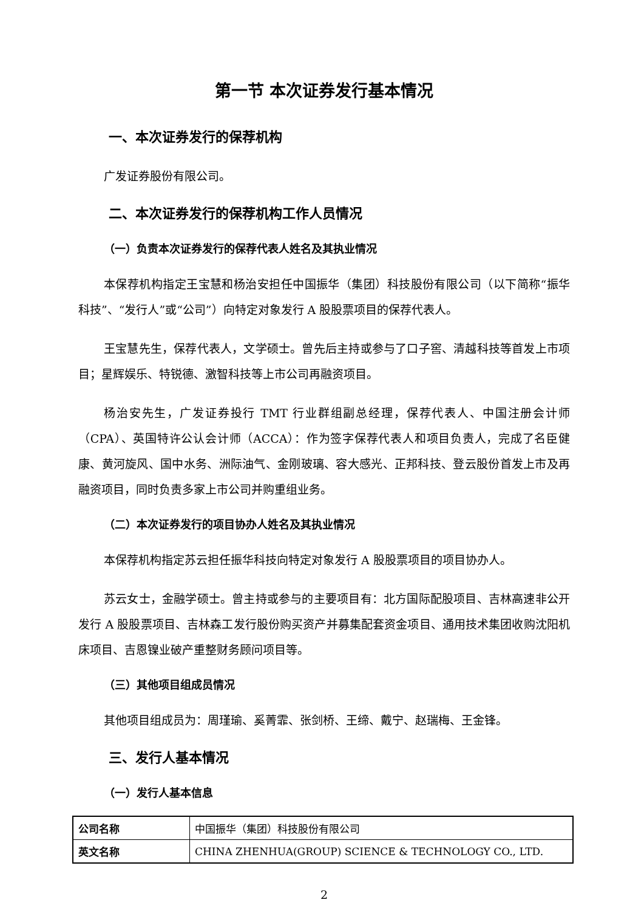第一节 本次证券发行基本情况
一、本次证券发行的保荐机构
广发证券股份有限公司。
二、本次证券发行的保荐机构工作人员情况
（一）负责本次证券发行的保荐代表人姓名及其执业情况
本保荐机构指定王宝慧和杨治安担任中国振华（集团）科技股份有限公司（以下简称“振华科技”、“发行人”或“公司”）向特定对象发行 A 股股票项目的保荐代表人。
王宝慧先生，保荐代表人，文学硕士。曾先后主持或参与了口子窖、清越科技等首发上市项目；星辉娱乐、特锐德、激智科技等上市公司再融资项目。
杨治安先生，广发证券投行 TMT 行业群组副总经理，保荐代表人、中国注册会计师（CPA）、英国特许公认会计师（ACCA）：作为签字保荐代表人和项目负责人，完成了名臣健康、黄河旋风、国中水务、洲际油气、金刚玻璃、容大感光、正邦科技、登云股份首发上市及再融资项目，同时负责多家上市公司并购重组业务。
（二）本次证券发行的项目协办人姓名及其执业情况
本保荐机构指定苏云担任振华科技向特定对象发行 A 股股票项目的项目协办人。
苏云女士，金融学硕士。曾主持或参与的主要项目有：北方国际配股项目、吉林高速非公开发行 A 股股票项目、吉林森工发行股份购买资产并募集配套资金项目、通用技术集团收购沈阳机床项目、吉恩镍业破产重整财务顾问项目等。
（三）其他项目组成员情况
其他项目组成员为：周瑾瑜、奚菁霏、张剑桥、王缔、戴宁、赵瑞梅、王金锋。
三、发行人基本情况
（一）发行人基本信息
| 公司名称 | 中国振华（集团）科技股份有限公司 |
| 英文名称 | CHINA ZHENHUA(GROUP) SCIENCE & TECHNOLOGY CO., LTD. |
2